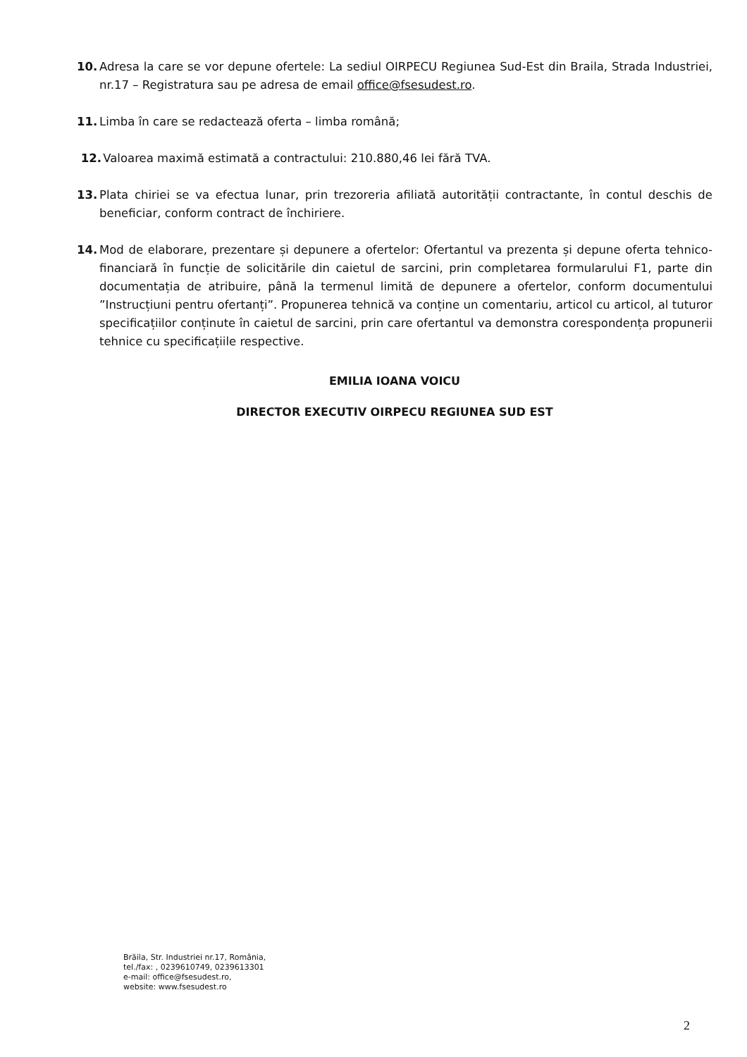10. Adresa la care se vor depune ofertele: La sediul OIRPECU Regiunea Sud-Est din Braila, Strada Industriei, nr.17 – Registratura sau pe adresa de email office@fsesudest.ro.
11. Limba în care se redactează oferta – limba română;
12. Valoarea maximă estimată a contractului: 210.880,46 lei fără TVA.
13. Plata chiriei se va efectua lunar, prin trezoreria afiliată autorității contractante, în contul deschis de beneficiar, conform contract de închiriere.
14. Mod de elaborare, prezentare și depunere a ofertelor: Ofertantul va prezenta și depune oferta tehnico-financiară în funcție de solicitările din caietul de sarcini, prin completarea formularului F1, parte din documentația de atribuire, până la termenul limită de depunere a ofertelor, conform documentului ”Instrucțiuni pentru ofertanți”. Propunerea tehnică va conține un comentariu, articol cu articol, al tuturor specificațiilor conținute în caietul de sarcini, prin care ofertantul va demonstra corespondența propunerii tehnice cu specificațiile respective.
EMILIA IOANA VOICU
DIRECTOR EXECUTIV OIRPECU REGIUNEA SUD EST
Brăila, Str. Industriei nr.17, România,
tel./fax: , 0239610749, 0239613301
e-mail: office@fsesudest.ro,
website: www.fsesudest.ro
2